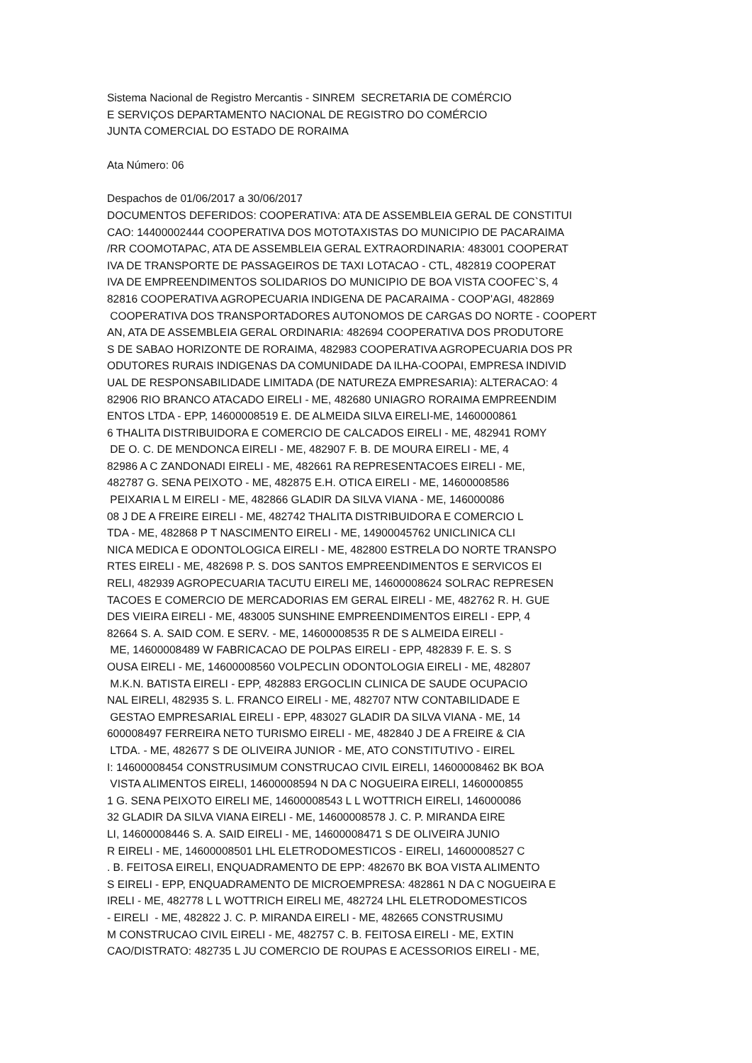Sistema Nacional de Registro Mercantis - SINREM SECRETARIA DE COMÉRCIO E SERVIÇOS DEPARTAMENTO NACIONAL DE REGISTRO DO COMÉRCIO JUNTA COMERCIAL DO ESTADO DE RORAIMA
Ata Número: 06
Despachos de 01/06/2017 a 30/06/2017 DOCUMENTOS DEFERIDOS: COOPERATIVA: ATA DE ASSEMBLEIA GERAL DE CONSTITUI CAO: 14400002444 COOPERATIVA DOS MOTOTAXISTAS DO MUNICIPIO DE PACARAIMA /RR COOMOTAPAC, ATA DE ASSEMBLEIA GERAL EXTRAORDINARIA: 483001 COOPERAT IVA DE TRANSPORTE DE PASSAGEIROS DE TAXI LOTACAO - CTL, 482819 COOPERAT IVA DE EMPREENDIMENTOS SOLIDARIOS DO MUNICIPIO DE BOA VISTA COOFEC`S, 4 82816 COOPERATIVA AGROPECUARIA INDIGENA DE PACARAIMA - COOP'AGI, 482869 COOPERATIVA DOS TRANSPORTADORES AUTONOMOS DE CARGAS DO NORTE - COOPERT AN, ATA DE ASSEMBLEIA GERAL ORDINARIA: 482694 COOPERATIVA DOS PRODUTORE S DE SABAO HORIZONTE DE RORAIMA, 482983 COOPERATIVA AGROPECUARIA DOS PR ODUTORES RURAIS INDIGENAS DA COMUNIDADE DA ILHA-COOPAI, EMPRESA INDIVID UAL DE RESPONSABILIDADE LIMITADA (DE NATUREZA EMPRESARIA): ALTERACAO: 4 82906 RIO BRANCO ATACADO EIRELI - ME, 482680 UNIAGRO RORAIMA EMPREENDIM ENTOS LTDA - EPP, 14600008519 E. DE ALMEIDA SILVA EIRELI-ME, 1460000861 6 THALITA DISTRIBUIDORA E COMERCIO DE CALCADOS EIRELI - ME, 482941 ROMY DE O. C. DE MENDONCA EIRELI - ME, 482907 F. B. DE MOURA EIRELI - ME, 4 82986 A C ZANDONADI EIRELI - ME, 482661 RA REPRESENTACOES EIRELI - ME, 482787 G. SENA PEIXOTO - ME, 482875 E.H. OTICA EIRELI - ME, 14600008586 PEIXARIA L M EIRELI - ME, 482866 GLADIR DA SILVA VIANA - ME, 146000086 08 J DE A FREIRE EIRELI - ME, 482742 THALITA DISTRIBUIDORA E COMERCIO L TDA - ME, 482868 P T NASCIMENTO EIRELI - ME, 14900045762 UNICLINICA CLI NICA MEDICA E ODONTOLOGICA EIRELI - ME, 482800 ESTRELA DO NORTE TRANSPO RTES EIRELI - ME, 482698 P. S. DOS SANTOS EMPREENDIMENTOS E SERVICOS EI RELI, 482939 AGROPECUARIA TACUTU EIRELI ME, 14600008624 SOLRAC REPRESEN TACOES E COMERCIO DE MERCADORIAS EM GERAL EIRELI - ME, 482762 R. H. GUE DES VIEIRA EIRELI - ME, 483005 SUNSHINE EMPREENDIMENTOS EIRELI - EPP, 4 82664 S. A. SAID COM. E SERV. - ME, 14600008535 R DE S ALMEIDA EIRELI - ME, 14600008489 W FABRICACAO DE POLPAS EIRELI - EPP, 482839 F. E. S. S OUSA EIRELI - ME, 14600008560 VOLPECLIN ODONTOLOGIA EIRELI - ME, 482807 M.K.N. BATISTA EIRELI - EPP, 482883 ERGOCLIN CLINICA DE SAUDE OCUPACIO NAL EIRELI, 482935 S. L. FRANCO EIRELI - ME, 482707 NTW CONTABILIDADE E GESTAO EMPRESARIAL EIRELI - EPP, 483027 GLADIR DA SILVA VIANA - ME, 14 600008497 FERREIRA NETO TURISMO EIRELI - ME, 482840 J DE A FREIRE & CIA LTDA. - ME, 482677 S DE OLIVEIRA JUNIOR - ME, ATO CONSTITUTIVO - EIREL I: 14600008454 CONSTRUSIMUM CONSTRUCAO CIVIL EIRELI, 14600008462 BK BOA VISTA ALIMENTOS EIRELI, 14600008594 N DA C NOGUEIRA EIRELI, 1460000855 1 G. SENA PEIXOTO EIRELI ME, 14600008543 L L WOTTRICH EIRELI, 146000086 32 GLADIR DA SILVA VIANA EIRELI - ME, 14600008578 J. C. P. MIRANDA EIRE LI, 14600008446 S. A. SAID EIRELI - ME, 14600008471 S DE OLIVEIRA JUNIO R EIRELI - ME, 14600008501 LHL ELETRODOMESTICOS - EIRELI, 14600008527 C . B. FEITOSA EIRELI, ENQUADRAMENTO DE EPP: 482670 BK BOA VISTA ALIMENTO S EIRELI - EPP, ENQUADRAMENTO DE MICROEMPRESA: 482861 N DA C NOGUEIRA E IRELI - ME, 482778 L L WOTTRICH EIRELI ME, 482724 LHL ELETRODOMESTICOS - EIRELI - ME, 482822 J. C. P. MIRANDA EIRELI - ME, 482665 CONSTRUSIMU M CONSTRUCAO CIVIL EIRELI - ME, 482757 C. B. FEITOSA EIRELI - ME, EXTIN CAO/DISTRATO: 482735 L JU COMERCIO DE ROUPAS E ACESSORIOS EIRELI - ME,